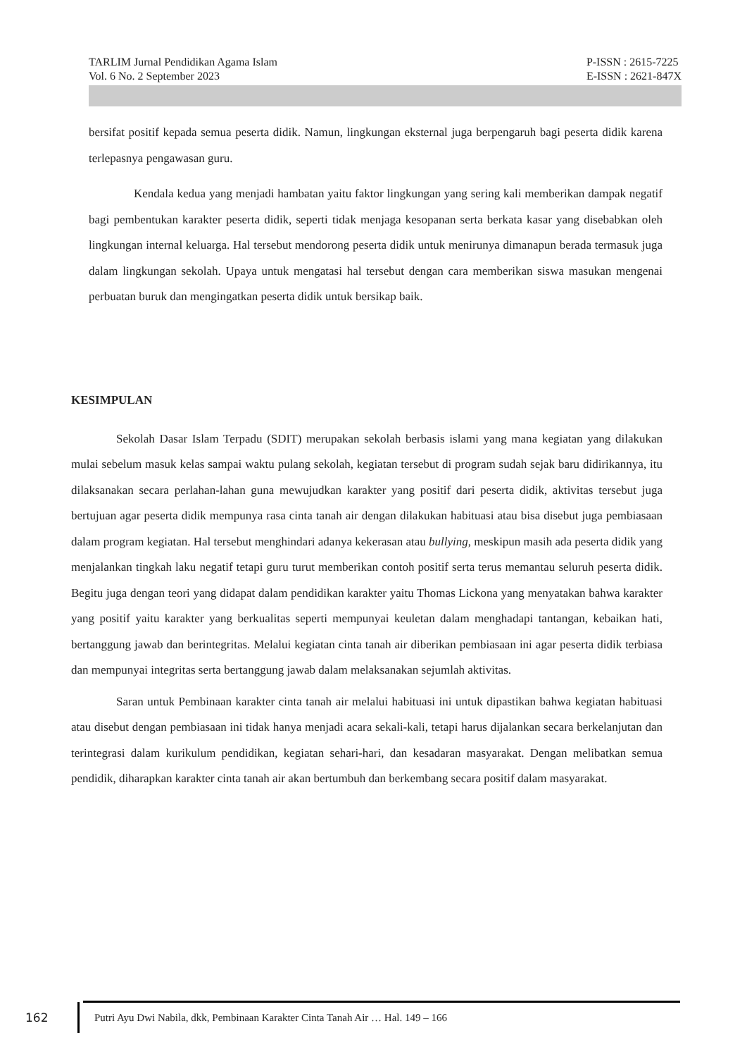TARLIM Jurnal Pendidikan Agama Islam
Vol. 6 No. 2 September 2023
P-ISSN : 2615-7225
E-ISSN : 2621-847X
bersifat positif kepada semua peserta didik. Namun, lingkungan eksternal juga berpengaruh bagi peserta didik karena terlepasnya pengawasan guru.
Kendala kedua yang menjadi hambatan yaitu faktor lingkungan yang sering kali memberikan dampak negatif bagi pembentukan karakter peserta didik, seperti tidak menjaga kesopanan serta berkata kasar yang disebabkan oleh lingkungan internal keluarga. Hal tersebut mendorong peserta didik untuk menirunya dimanapun berada termasuk juga dalam lingkungan sekolah. Upaya untuk mengatasi hal tersebut dengan cara memberikan siswa masukan mengenai perbuatan buruk dan mengingatkan peserta didik untuk bersikap baik.
KESIMPULAN
Sekolah Dasar Islam Terpadu (SDIT) merupakan sekolah berbasis islami yang mana kegiatan yang dilakukan mulai sebelum masuk kelas sampai waktu pulang sekolah, kegiatan tersebut di program sudah sejak baru didirikannya, itu dilaksanakan secara perlahan-lahan guna mewujudkan karakter yang positif dari peserta didik, aktivitas tersebut juga bertujuan agar peserta didik mempunya rasa cinta tanah air dengan dilakukan habituasi atau bisa disebut juga pembiasaan dalam program kegiatan. Hal tersebut menghindari adanya kekerasan atau bullying, meskipun masih ada peserta didik yang menjalankan tingkah laku negatif tetapi guru turut memberikan contoh positif serta terus memantau seluruh peserta didik. Begitu juga dengan teori yang didapat dalam pendidikan karakter yaitu Thomas Lickona yang menyatakan bahwa karakter yang positif yaitu karakter yang berkualitas seperti mempunyai keuletan dalam menghadapi tantangan, kebaikan hati, bertanggung jawab dan berintegritas. Melalui kegiatan cinta tanah air diberikan pembiasaan ini agar peserta didik terbiasa dan mempunyai integritas serta bertanggung jawab dalam melaksanakan sejumlah aktivitas.
Saran untuk Pembinaan karakter cinta tanah air melalui habituasi ini untuk dipastikan bahwa kegiatan habituasi atau disebut dengan pembiasaan ini tidak hanya menjadi acara sekali-kali, tetapi harus dijalankan secara berkelanjutan dan terintegrasi dalam kurikulum pendidikan, kegiatan sehari-hari, dan kesadaran masyarakat. Dengan melibatkan semua pendidik, diharapkan karakter cinta tanah air akan bertumbuh dan berkembang secara positif dalam masyarakat.
162
Putri Ayu Dwi Nabila, dkk, Pembinaan Karakter Cinta Tanah Air … Hal. 149 – 166